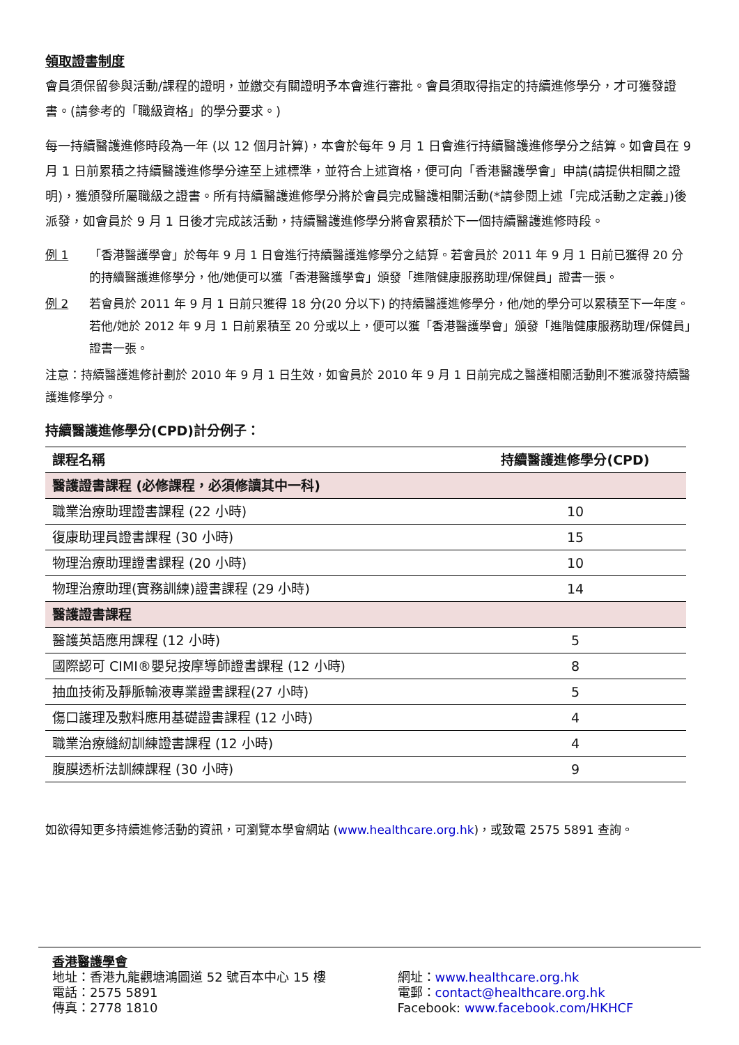領取證書制度
會員須保留參與活動/課程的證明，並繳交有關證明予本會進行審批。會員須取得指定的持續進修學分，才可獲發證書。(請參考的「職級資格」的學分要求。)
每一持續醫護進修時段為一年 (以 12 個月計算)，本會於每年 9 月 1 日會進行持續醫護進修學分之結算。如會員在 9 月 1 日前累積之持續醫護進修學分達至上述標準，並符合上述資格，便可向「香港醫護學會」申請(請提供相關之證明)，獲頒發所屬職級之證書。所有持續醫護進修學分將於會員完成醫護相關活動(*請參閱上述「完成活動之定義」)後派發，如會員於 9 月 1 日後才完成該活動，持續醫護進修學分將會累積於下一個持續醫護進修時段。
例 1 「香港醫護學會」於每年 9 月 1 日會進行持續醫護進修學分之結算。若會員於 2011 年 9 月 1 日前已獲得 20 分的持續醫護進修學分，他/她便可以獲「香港醫護學會」頒發「進階健康服務助理/保健員」證書一張。
例 2 若會員於 2011 年 9 月 1 日前只獲得 18 分(20 分以下) 的持續醫護進修學分，他/她的學分可以累積至下一年度。若他/她於 2012 年 9 月 1 日前累積至 20 分或以上，便可以獲「香港醫護學會」頒發「進階健康服務助理/保健員」證書一張。
注意：持續醫護進修計劃於 2010 年 9 月 1 日生效，如會員於 2010 年 9 月 1 日前完成之醫護相關活動則不獲派發持續醫護進修學分。
持續醫護進修學分(CPD)計分例子：
| 課程名稱 | 持續醫護進修學分(CPD) |
| --- | --- |
| 醫護證書課程 (必修課程，必須修讀其中一科) | |
| 職業治療助理證書課程 (22 小時) | 10 |
| 復康助理員證書課程 (30 小時) | 15 |
| 物理治療助理證書課程 (20 小時) | 10 |
| 物理治療助理(實務訓練)證書課程 (29 小時) | 14 |
| 醫護證書課程 | |
| 醫護英語應用課程 (12 小時) | 5 |
| 國際認可 CIMI®嬰兒按摩導師證書課程 (12 小時) | 8 |
| 抽血技術及靜脈輸液專業證書課程(27 小時) | 5 |
| 傷口護理及敷料應用基礎證書課程 (12 小時) | 4 |
| 職業治療縫紉訓練證書課程 (12 小時) | 4 |
| 腹膜透析法訓練課程 (30 小時) | 9 |
如欲得知更多持續進修活動的資訊，可瀏覽本學會網站 (www.healthcare.org.hk)，或致電 2575 5891 查詢。
香港醫護學會
地址：香港九龍觀塘鴻圖道 52 號百本中心 15 樓
電話：2575 5891
傳真：2778 1810
網址：www.healthcare.org.hk
電郵：contact@healthcare.org.hk
Facebook: www.facebook.com/HKHCF